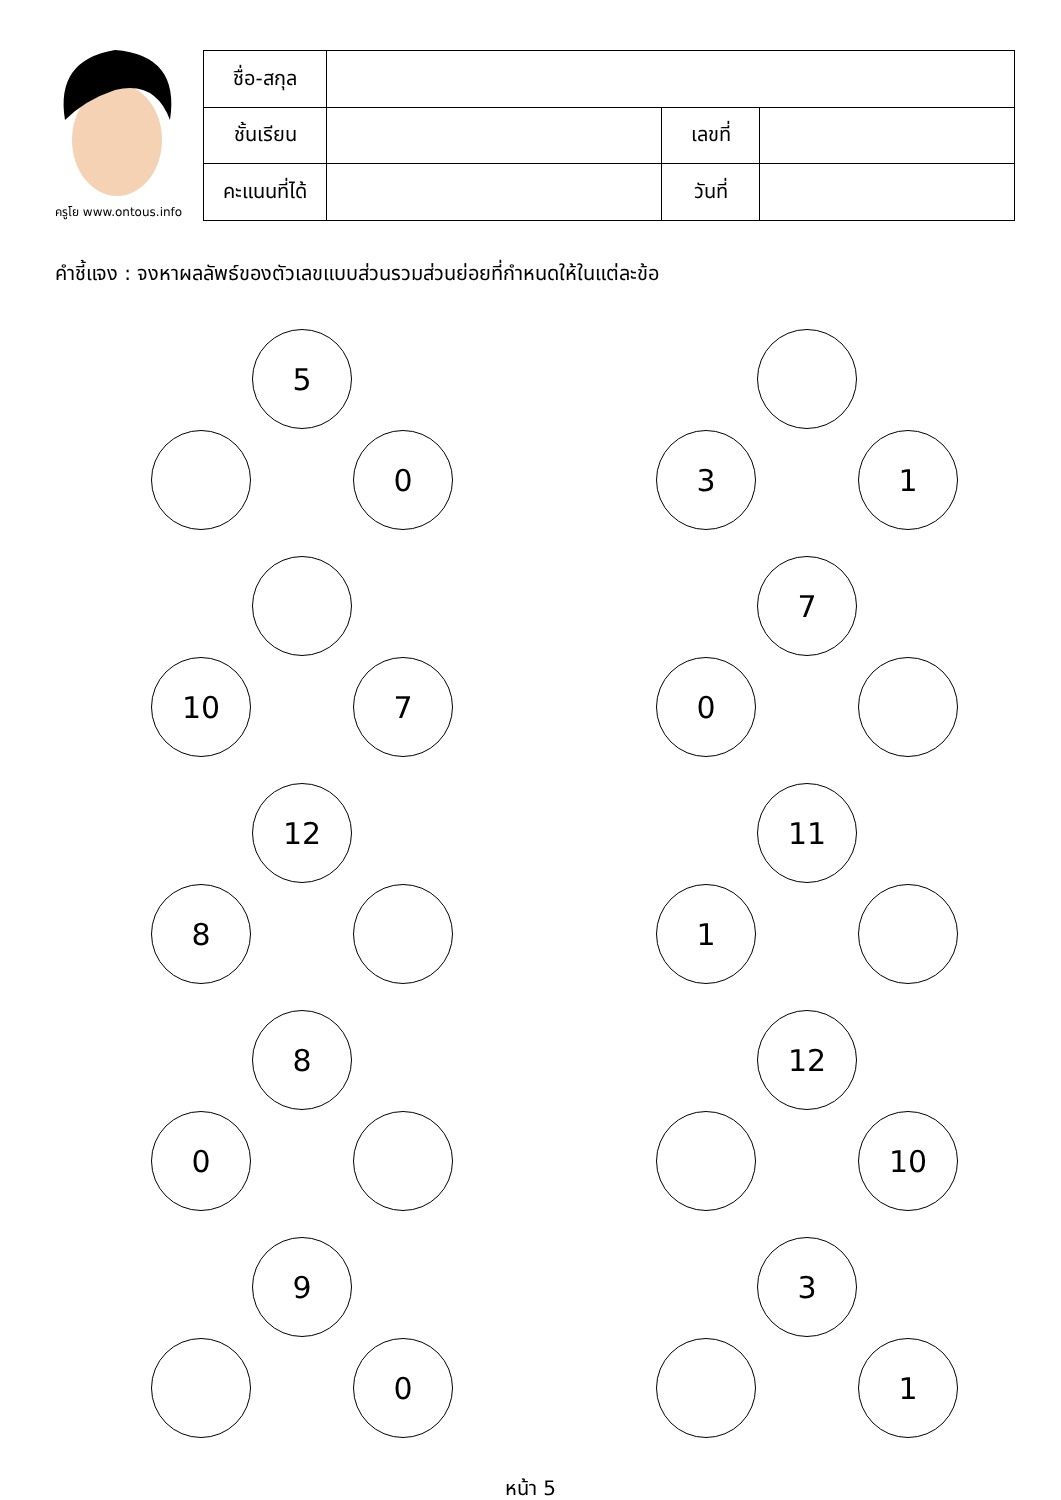ครูโย www.ontous.info
| ชื่อ-สกุล | | | |
| ชั้นเรียน | | เลขที่ | |
| คะแนนที่ได้ | | วันที่ | |
คำชี้แจง : จงหาผลลัพธ์ของตัวเลขแบบส่วนรวมส่วนย่อยที่กำหนดให้ในแต่ละข้อ
5
0
3 1
10 7
7
0
12
8
11
1
8
0
12
10
9
0
3
1
หน้า 5